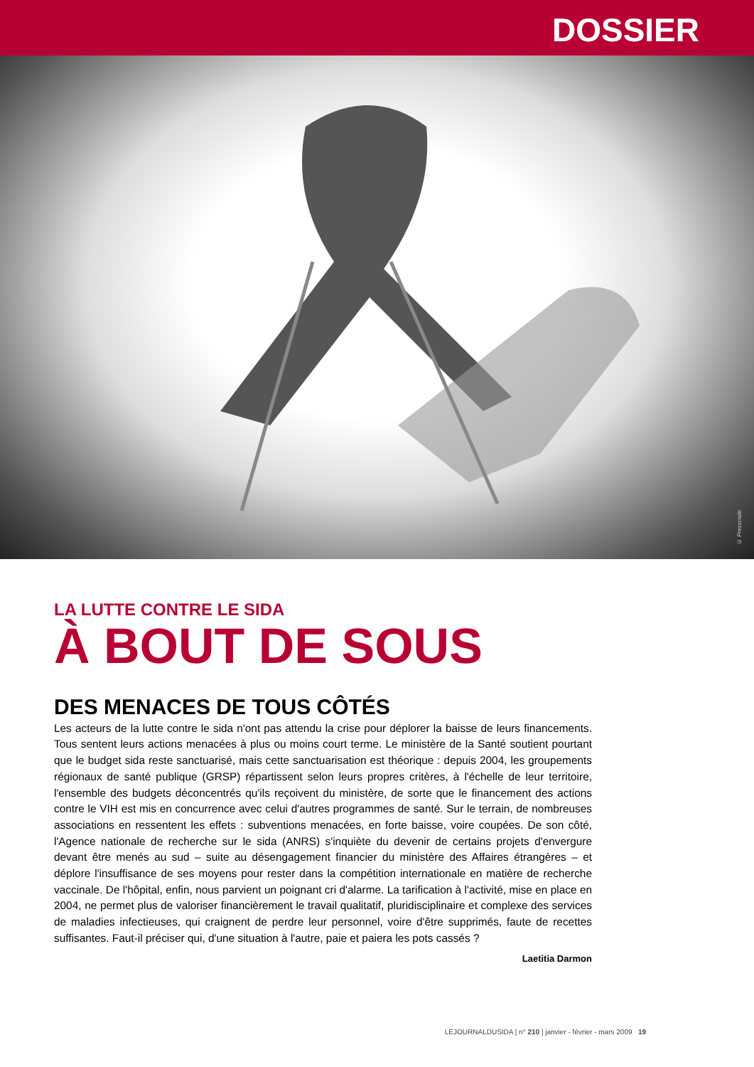DOSSIER
© Presscode
LA LUTTE CONTRE LE SIDA
À BOUT DE SOUS
DES MENACES DE TOUS CÔTÉS
Les acteurs de la lutte contre le sida n'ont pas attendu la crise pour déplorer la baisse de leurs financements. Tous sentent leurs actions menacées à plus ou moins court terme. Le ministère de la Santé soutient pourtant que le budget sida reste sanctuarisé, mais cette sanctuarisation est théorique : depuis 2004, les groupements régionaux de santé publique (GRSP) répartissent selon leurs propres critères, à l'échelle de leur territoire, l'ensemble des budgets déconcentrés qu'ils reçoivent du ministère, de sorte que le financement des actions contre le VIH est mis en concurrence avec celui d'autres programmes de santé. Sur le terrain, de nombreuses associations en ressentent les effets : subventions menacées, en forte baisse, voire coupées. De son côté, l'Agence nationale de recherche sur le sida (ANRS) s'inquiète du devenir de certains projets d'envergure devant être menés au sud – suite au désengagement financier du ministère des Affaires étrangères – et déplore l'insuffisance de ses moyens pour rester dans la compétition internationale en matière de recherche vaccinale. De l'hôpital, enfin, nous parvient un poignant cri d'alarme. La tarification à l'activité, mise en place en 2004, ne permet plus de valoriser financièrement le travail qualitatif, pluridisciplinaire et complexe des services de maladies infectieuses, qui craignent de perdre leur personnel, voire d'être supprimés, faute de recettes suffisantes. Faut-il préciser qui, d'une situation à l'autre, paie et paiera les pots cassés ?
Laetitia Darmon
LEJOURNALDUSIDA | n° 210 | janvier - février - mars 2009 19